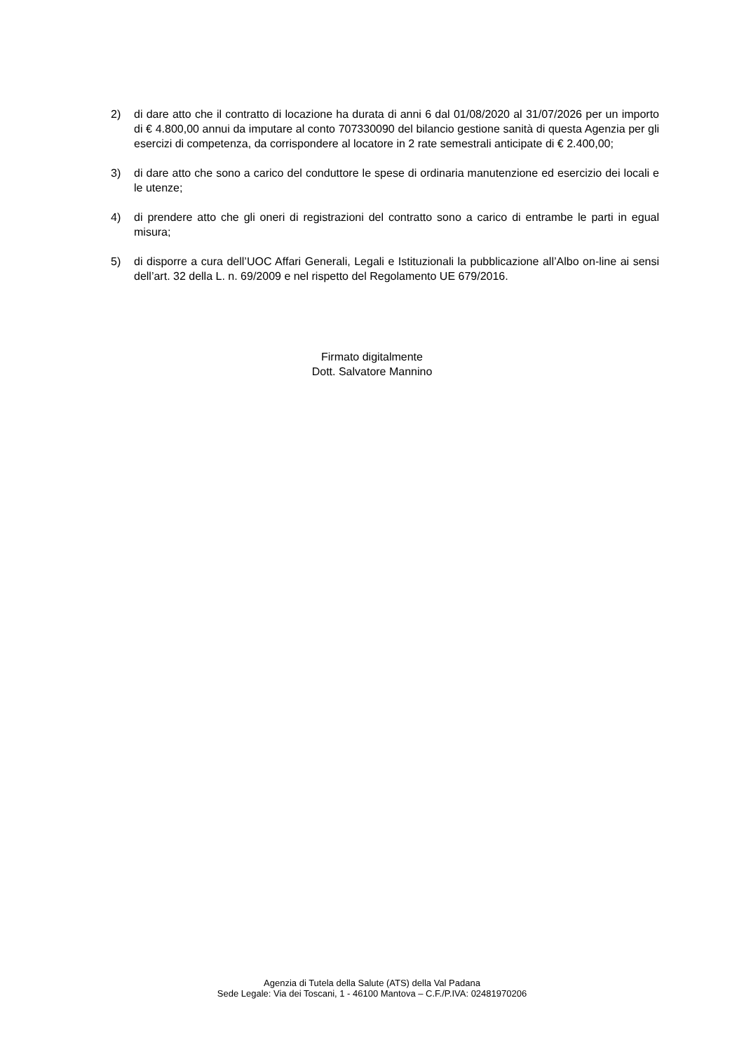2) di dare atto che il contratto di locazione ha durata di anni 6 dal 01/08/2020 al 31/07/2026 per un importo di € 4.800,00 annui da imputare al conto 707330090 del bilancio gestione sanità di questa Agenzia per gli esercizi di competenza, da corrispondere al locatore in 2 rate semestrali anticipate di € 2.400,00;
3) di dare atto che sono a carico del conduttore le spese di ordinaria manutenzione ed esercizio dei locali e le utenze;
4) di prendere atto che gli oneri di registrazioni del contratto sono a carico di entrambe le parti in egual misura;
5) di disporre a cura dell’UOC Affari Generali, Legali e Istituzionali la pubblicazione all’Albo on-line ai sensi dell’art. 32 della L. n. 69/2009 e nel rispetto del Regolamento UE 679/2016.
Firmato digitalmente
Dott. Salvatore Mannino
Agenzia di Tutela della Salute (ATS) della Val Padana
Sede Legale: Via dei Toscani, 1 - 46100 Mantova – C.F./P.IVA: 02481970206